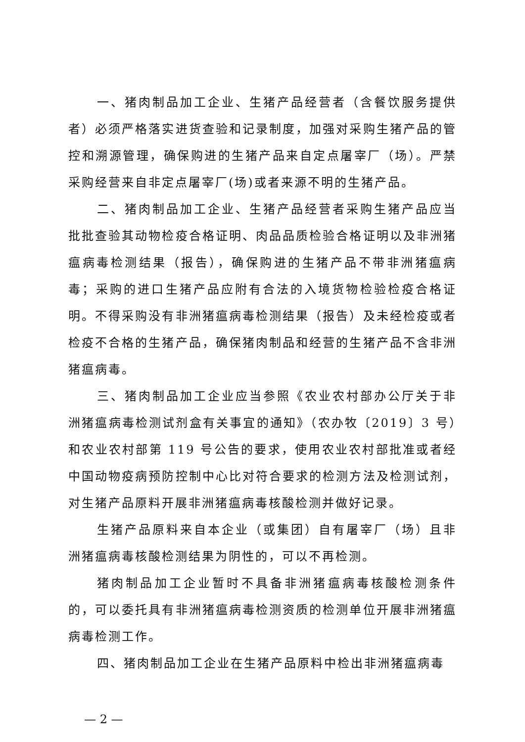一、猪肉制品加工企业、生猪产品经营者（含餐饮服务提供者）必须严格落实进货查验和记录制度，加强对采购生猪产品的管控和溯源管理，确保购进的生猪产品来自定点屠宰厂（场）。严禁采购经营来自非定点屠宰厂(场)或者来源不明的生猪产品。
二、猪肉制品加工企业、生猪产品经营者采购生猪产品应当批批查验其动物检疫合格证明、肉品品质检验合格证明以及非洲猪瘟病毒检测结果（报告），确保购进的生猪产品不带非洲猪瘟病毒；采购的进口生猪产品应附有合法的入境货物检验检疫合格证明。不得采购没有非洲猪瘟病毒检测结果（报告）及未经检疫或者检疫不合格的生猪产品，确保猪肉制品和经营的生猪产品不含非洲猪瘟病毒。
三、猪肉制品加工企业应当参照《农业农村部办公厅关于非洲猪瘟病毒检测试剂盒有关事宜的通知》（农办牧〔2019〕3 号）和农业农村部第 119 号公告的要求，使用农业农村部批准或者经中国动物疫病预防控制中心比对符合要求的检测方法及检测试剂，对生猪产品原料开展非洲猪瘟病毒核酸检测并做好记录。
生猪产品原料来自本企业（或集团）自有屠宰厂（场）且非洲猪瘟病毒核酸检测结果为阴性的，可以不再检测。
猪肉制品加工企业暂时不具备非洲猪瘟病毒核酸检测条件的，可以委托具有非洲猪瘟病毒检测资质的检测单位开展非洲猪瘟病毒检测工作。
四、猪肉制品加工企业在生猪产品原料中检出非洲猪瘟病毒
— 2 —